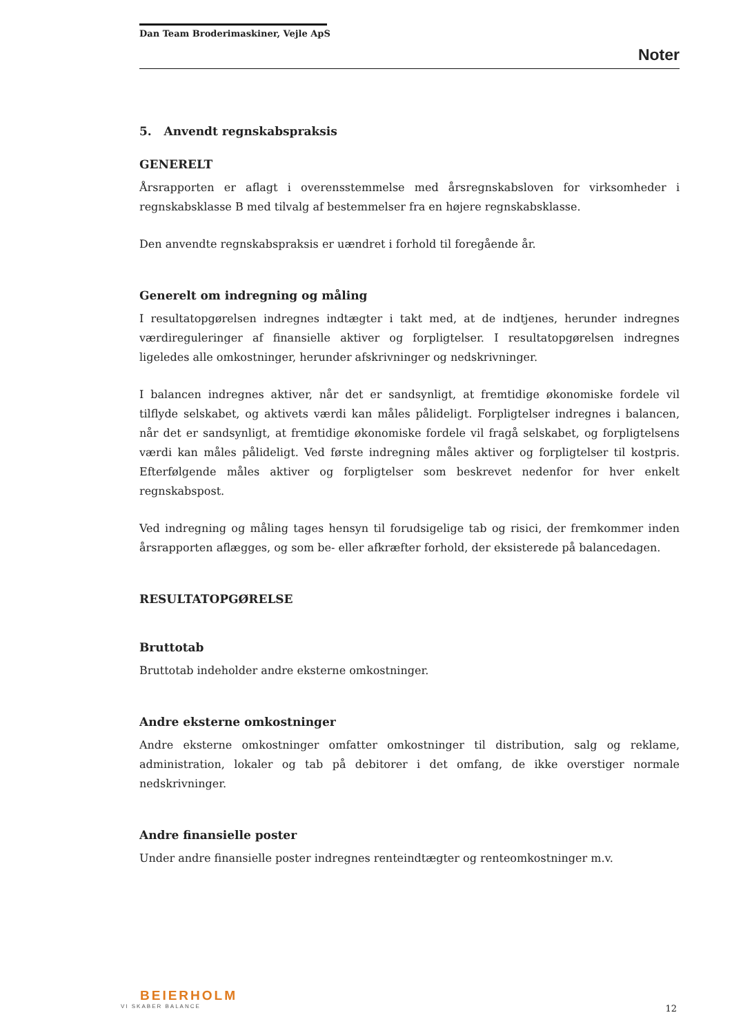Dan Team Broderimaskiner, Vejle ApS
Noter
5. Anvendt regnskabspraksis
GENERELT
Årsrapporten er aflagt i overensstemmelse med årsregnskabsloven for virksomheder i regnskabsklasse B med tilvalg af bestemmelser fra en højere regnskabsklasse.
Den anvendte regnskabspraksis er uændret i forhold til foregående år.
Generelt om indregning og måling
I resultatopgørelsen indregnes indtægter i takt med, at de indtjenes, herunder indregnes værdireguleringer af finansielle aktiver og forpligtelser. I resultatopgørelsen indregnes ligeledes alle omkostninger, herunder afskrivninger og nedskrivninger.
I balancen indregnes aktiver, når det er sandsynligt, at fremtidige økonomiske fordele vil tilflyde selskabet, og aktivets værdi kan måles pålideligt. Forpligtelser indregnes i balancen, når det er sandsynligt, at fremtidige økonomiske fordele vil fragå selskabet, og forpligtelsens værdi kan måles pålideligt. Ved første indregning måles aktiver og forpligtelser til kostpris. Efterfølgende måles aktiver og forpligtelser som beskrevet nedenfor for hver enkelt regnskabspost.
Ved indregning og måling tages hensyn til forudsigelige tab og risici, der fremkommer inden årsrapporten aflægges, og som be- eller afkræfter forhold, der eksisterede på balancedagen.
RESULTATOPGØRELSE
Bruttotab
Bruttotab indeholder andre eksterne omkostninger.
Andre eksterne omkostninger
Andre eksterne omkostninger omfatter omkostninger til distribution, salg og reklame, administration, lokaler og tab på debitorer i det omfang, de ikke overstiger normale nedskrivninger.
Andre finansielle poster
Under andre finansielle poster indregnes renteindtægter og renteomkostninger m.v.
BEIERHOLM
VI SKABER BALANCE
12